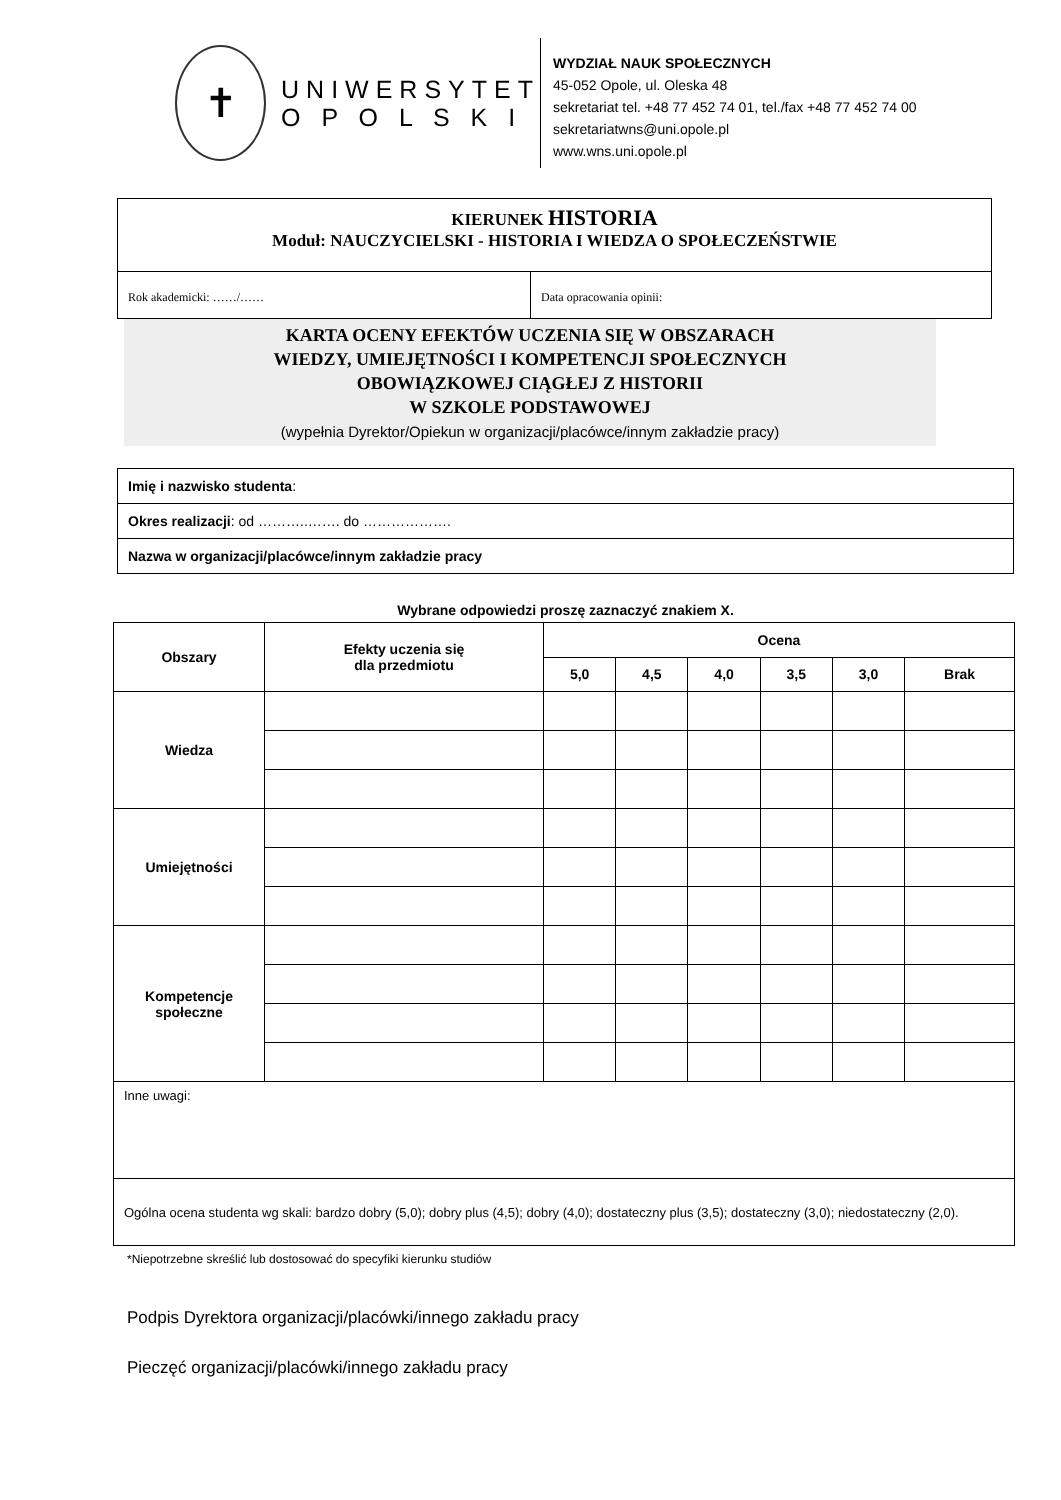✝
UNIWERSYTET
O P O L S K I
WYDZIAŁ NAUK SPOŁECZNYCH
45-052 Opole, ul. Oleska 48
sekretariat tel. +48 77 452 74 01, tel./fax +48 77 452 74 00
sekretariatwns@uni.opole.pl
www.wns.uni.opole.pl
KIERUNEK HISTORIA
Moduł: NAUCZYCIELSKI - HISTORIA I WIEDZA O SPOŁECZEŃSTWIE
Rok akademicki: ……/…… Data opracowania opinii:
KARTA OCENY EFEKTÓW UCZENIA SIĘ W OBSZARACH
WIEDZY, UMIEJĘTNOŚCI I KOMPETENCJI SPOŁECZNYCH
OBOWIĄZKOWEJ CIĄGŁEJ Z HISTORII
W SZKOLE PODSTAWOWEJ
(wypełnia Dyrektor/Opiekun w organizacji/placówce/innym zakładzie pracy)
| Imię i nazwisko studenta : |
| Okres realizacji : od ………..……. do ………………. |
| Nazwa w organizacji/placówce/innym zakładzie pracy |
Wybrane odpowiedzi proszę zaznaczyć znakiem X.
| Obszary | Efekty uczenia się dla przedmiotu | Ocena | | | | | |
| --- | --- | --- | --- | --- | --- | --- | --- |
| | | 5,0 | 4,5 | 4,0 | 3,5 | 3,0 | Brak |
| Wiedza | | | | | | | |
| Umiejętności | | | | | | | |
| Kompetencje społeczne | | | | | | | |
| Inne uwagi: | | | | | | | |
| Ogólna ocena studenta wg skali: bardzo dobry (5,0); dobry plus (4,5); dobry (4,0); dostateczny plus (3,5); dostateczny (3,0); niedostateczny (2,0). | | | | | | | |
*Niepotrzebne skreślić lub dostosować do specyfiki kierunku studiów
Podpis Dyrektora organizacji/placówki/innego zakładu pracy
Pieczęć organizacji/placówki/innego zakładu pracy